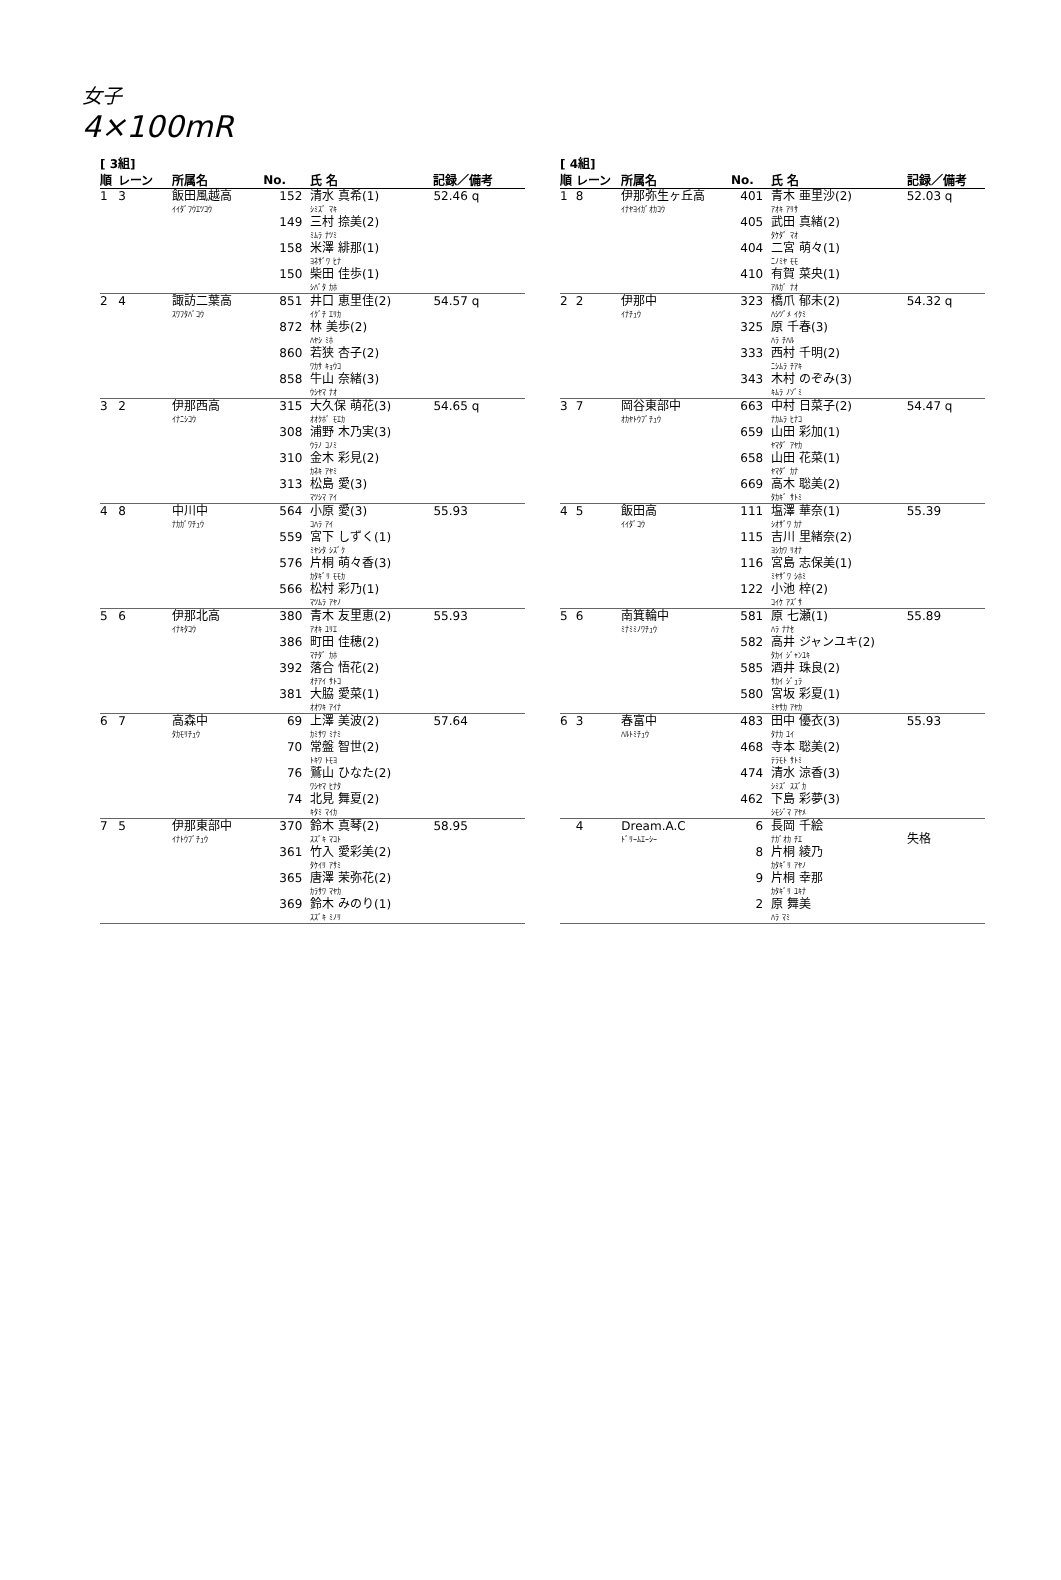女子
4×100mR
[ 3組]
| 順 | レーン | 所属名 | No. | 氏 名 | 記録／備考 |
| --- | --- | --- | --- | --- | --- |
| 1 | 3 | 飯田風越高 | 152 | 清水 真希(1) | 52.46 q |
| | | ｲｲﾀﾞﾌｳｴﾂｺｳ | | ｼﾐｽﾞ ﾏｷ | |
| | | | 149 | 三村 捺美(2) | |
| | | | | ﾐﾑﾗ ﾅﾂﾐ | |
| | | | 158 | 米澤 緋那(1) | |
| | | | | ﾖﾈｻﾞﾜ ﾋﾅ | |
| | | | 150 | 柴田 佳歩(1) | |
| | | | | ｼﾊﾞﾀ ｶﾎ | |
| 2 | 4 | 諏訪二葉高 | 851 | 井口 恵里佳(2) | 54.57 q |
| | | ｽﾜﾌﾀﾊﾞｺｳ | | ｲｸﾞﾁ ｴﾘｶ | |
| | | | 872 | 林 美歩(2) | |
| | | | | ﾊﾔｼ ﾐﾎ | |
| | | | 860 | 若狭 杏子(2) | |
| | | | | ﾜｶｻ ｷｮｳｺ | |
| | | | 858 | 牛山 奈緒(3) | |
| | | | | ｳｼﾔﾏ ﾅｵ | |
| 3 | 2 | 伊那西高 | 315 | 大久保 萌花(3) | 54.65 q |
| | | ｲﾅﾆｼｺｳ | | ｵｵｸﾎﾞ ﾓｴｶ | |
| | | | 308 | 浦野 木乃実(3) | |
| | | | | ｳﾗﾉ ｺﾉﾐ | |
| | | | 310 | 金木 彩見(2) | |
| | | | | ｶﾈｷ ｱﾔﾐ | |
| | | | 313 | 松島 愛(3) | |
| | | | | ﾏﾂｼﾏ ｱｲ | |
| 4 | 8 | 中川中 | 564 | 小原 愛(3) | 55.93 |
| | | ﾅｶｶﾞﾜﾁｭｳ | | ｺﾊﾗ ｱｲ | |
| | | | 559 | 宮下 しずく(1) | |
| | | | | ﾐﾔｼﾀ ｼｽﾞｸ | |
| | | | 576 | 片桐 萌々香(3) | |
| | | | | ｶﾀｷﾞﾘ ﾓﾓｶ | |
| | | | 566 | 松村 彩乃(1) | |
| | | | | ﾏﾂﾑﾗ ｱﾔﾉ | |
| 5 | 6 | 伊那北高 | 380 | 青木 友里恵(2) | 55.93 |
| | | ｲﾅｷﾀｺｳ | | ｱｵｷ ﾕﾘｴ | |
| | | | 386 | 町田 佳穂(2) | |
| | | | | ﾏﾁﾀﾞ ｶﾎ | |
| | | | 392 | 落合 悟花(2) | |
| | | | | ｵﾁｱｲ ｻﾄｺ | |
| | | | 381 | 大脇 愛菜(1) | |
| | | | | ｵｵﾜｷ ｱｲﾅ | |
| 6 | 7 | 高森中 | 69 | 上澤 美波(2) | 57.64 |
| | | ﾀｶﾓﾘﾁｭｳ | | ｶﾐｻﾜ ﾐﾅﾐ | |
| | | | 70 | 常盤 智世(2) | |
| | | | | ﾄｷﾜ ﾄﾓﾖ | |
| | | | 76 | 鷲山 ひなた(2) | |
| | | | | ﾜｼﾔﾏ ﾋﾅﾀ | |
| | | | 74 | 北見 舞夏(2) | |
| | | | | ｷﾀﾐ ﾏｲｶ | |
| 7 | 5 | 伊那東部中 | 370 | 鈴木 真琴(2) | 58.95 |
| | | ｲﾅﾄｳﾌﾞﾁｭｳ | | ｽｽﾞｷ ﾏｺﾄ | |
| | | | 361 | 竹入 愛彩美(2) | |
| | | | | ﾀｹｲﾘ ｱｻﾐ | |
| | | | 365 | 唐澤 茉弥花(2) | |
| | | | | ｶﾗｻﾜ ﾏﾔｶ | |
| | | | 369 | 鈴木 みのり(1) | |
| | | | | ｽｽﾞｷ ﾐﾉﾘ | |
[ 4組]
| 順 | レーン | 所属名 | No. | 氏 名 | 記録／備考 |
| --- | --- | --- | --- | --- | --- |
| 1 | 8 | 伊那弥生ヶ丘高 | 401 | 青木 亜里沙(2) | 52.03 q |
| | | ｲﾅﾔﾖｲｶﾞｵｶｺｳ | | ｱｵｷ ｱﾘｻ | |
| | | | 405 | 武田 真緒(2) | |
| | | | | ﾀｹﾀﾞ ﾏｵ | |
| | | | 404 | 二宮 萌々(1) | |
| | | | | ﾆﾉﾐﾔ ﾓﾓ | |
| | | | 410 | 有賀 菜央(1) | |
| | | | | ｱﾙｶﾞ ﾅｵ | |
| 2 | 2 | 伊那中 | 323 | 橋爪 郁未(2) | 54.32 q |
| | | ｲﾅﾁｭｳ | | ﾊｼﾂﾞﾒ ｲｸﾐ | |
| | | | 325 | 原 千春(3) | |
| | | | | ﾊﾗ ﾁﾊﾙ | |
| | | | 333 | 西村 千明(2) | |
| | | | | ﾆｼﾑﾗ ﾁｱｷ | |
| | | | 343 | 木村 のぞみ(3) | |
| | | | | ｷﾑﾗ ﾉｿﾞﾐ | |
| 3 | 7 | 岡谷東部中 | 663 | 中村 日菜子(2) | 54.47 q |
| | | ｵｶﾔﾄｳﾌﾞﾁｭｳ | | ﾅｶﾑﾗ ﾋﾅｺ | |
| | | | 659 | 山田 彩加(1) | |
| | | | | ﾔﾏﾀﾞ ｱﾔｶ | |
| | | | 658 | 山田 花菜(1) | |
| | | | | ﾔﾏﾀﾞ ｶﾅ | |
| | | | 669 | 高木 聡美(2) | |
| | | | | ﾀｶｷﾞ ｻﾄﾐ | |
| 4 | 5 | 飯田高 | 111 | 塩澤 華奈(1) | 55.39 |
| | | ｲｲﾀﾞｺｳ | | ｼｵｻﾞﾜ ｶﾅ | |
| | | | 115 | 吉川 里緒奈(2) | |
| | | | | ﾖｼｶﾜ ﾘｵﾅ | |
| | | | 116 | 宮島 志保美(1) | |
| | | | | ﾐﾔｻﾞﾜ ｼﾎﾐ | |
| | | | 122 | 小池 梓(2) | |
| | | | | ｺｲｹ ｱｽﾞｻ | |
| 5 | 6 | 南箕輪中 | 581 | 原 七瀬(1) | 55.89 |
| | | ﾐﾅﾐﾐﾉﾜﾁｭｳ | | ﾊﾗ ﾅﾅｾ | |
| | | | 582 | 高井 ジャンユキ(2) | |
| | | | | ﾀｶｲ ｼﾞｬﾝﾕｷ | |
| | | | 585 | 酒井 珠良(2) | |
| | | | | ｻｶｲ ｼﾞｭﾗ | |
| | | | 580 | 宮坂 彩夏(1) | |
| | | | | ﾐﾔｻｶ ｱﾔｶ | |
| 6 | 3 | 春富中 | 483 | 田中 優衣(3) | 55.93 |
| | | ﾊﾙﾄﾐﾁｭｳ | | ﾀﾅｶ ﾕｲ | |
| | | | 468 | 寺本 聡美(2) | |
| | | | | ﾃﾗﾓﾄ ｻﾄﾐ | |
| | | | 474 | 清水 涼香(3) | |
| | | | | ｼﾐｽﾞ ｽｽﾞｶ | |
| | | | 462 | 下島 彩夢(3) | |
| | | | | ｼﾓｼﾞﾏ ｱﾔﾒ | |
| | 4 | Dream.A.C | 6 | 長岡 千絵 | |
| | | ﾄﾞﾘｰﾑｴｰｼｰ | | ﾅｶﾞｵｶ ﾁｴ | 失格 |
| | | | 8 | 片桐 綾乃 | |
| | | | | ｶﾀｷﾞﾘ ｱﾔﾉ | |
| | | | 9 | 片桐 幸那 | |
| | | | | ｶﾀｷﾞﾘ ﾕｷﾅ | |
| | | | 2 | 原 舞美 | |
| | | | | ﾊﾗ ﾏﾐ | |